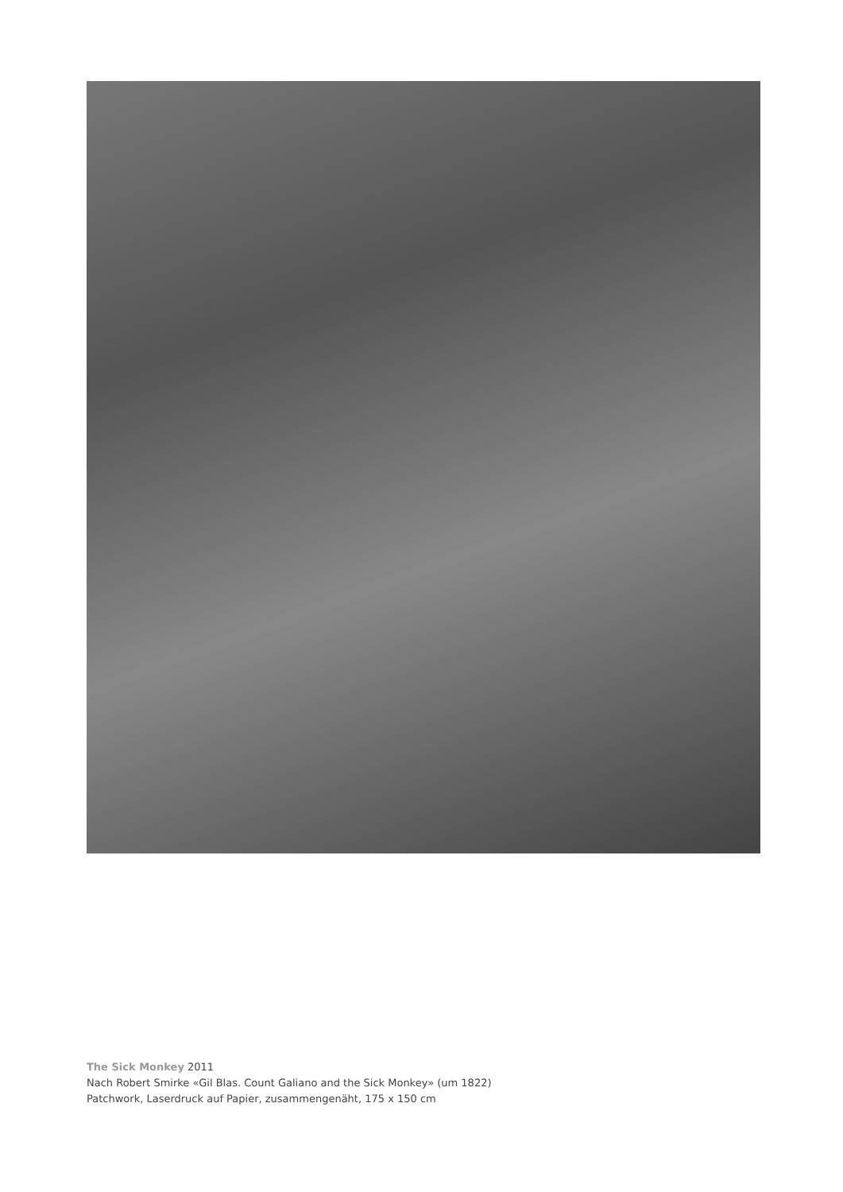The Sick Monkey 2011
Nach Robert Smirke «Gil Blas. Count Galiano and the Sick Monkey» (um 1822)
Patchwork, Laserdruck auf Papier, zusammengenäht, 175 x 150 cm